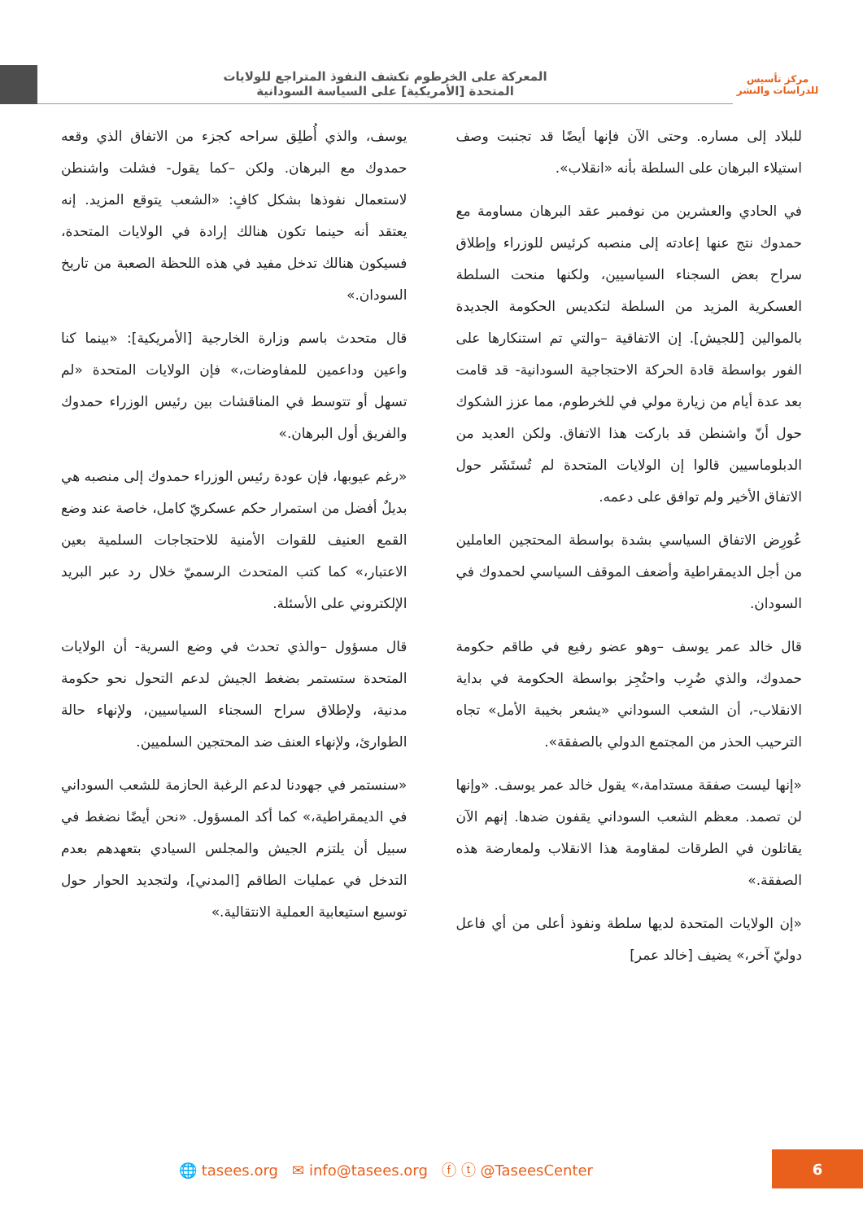مركز تأسيس
للدراسات والنشر
المعركة على الخرطوم تكشف النفوذ المتراجع للولايات
المتحدة [الأمريكية] على السياسة السودانية
للبلاد إلى مساره. وحتى الآن فإنها أيضًا قد تجنبت وصف استيلاء البرهان على السلطة بأنه «انقلاب».
في الحادي والعشرين من نوفمبر عقد البرهان مساومة مع حمدوك نتج عنها إعادته إلى منصبه كرئيس للوزراء وإطلاق سراح بعض السجناء السياسيين، ولكنها منحت السلطة العسكرية المزيد من السلطة لتكديس الحكومة الجديدة بالموالين [للجيش]. إن الاتفاقية –والتي تم استنكارها على الفور بواسطة قادة الحركة الاحتجاجية السودانية- قد قامت بعد عدة أيام من زيارة مولي في للخرطوم، مما عزز الشكوك حول أنّ واشنطن قد باركت هذا الاتفاق. ولكن العديد من الدبلوماسيين قالوا إن الولايات المتحدة لم تُستَشَر حول الاتفاق الأخير ولم توافق على دعمه.
عُورِض الاتفاق السياسي بشدة بواسطة المحتجين العاملين من أجل الديمقراطية وأضعف الموقف السياسي لحمدوك في السودان.
قال خالد عمر يوسف –وهو عضو رفيع في طاقم حكومة حمدوك، والذي ضُرِب واحتُجِز بواسطة الحكومة في بداية الانقلاب-، أن الشعب السوداني «يشعر بخيبة الأمل» تجاه الترحيب الحذر من المجتمع الدولي بالصفقة».
«إنها ليست صفقة مستدامة،» يقول خالد عمر يوسف. «وإنها لن تصمد. معظم الشعب السوداني يقفون ضدها. إنهم الآن يقاتلون في الطرقات لمقاومة هذا الانقلاب ولمعارضة هذه الصفقة.»
«إن الولايات المتحدة لديها سلطة ونفوذ أعلى من أي فاعل دوليّ آخر،» يضيف [خالد عمر]
يوسف، والذي أُطلِق سراحه كجزء من الاتفاق الذي وقعه حمدوك مع البرهان. ولكن –كما يقول- فشلت واشنطن لاستعمال نفوذها بشكل كافٍ: «الشعب يتوقع المزيد. إنه يعتقد أنه حينما تكون هنالك إرادة في الولايات المتحدة، فسيكون هنالك تدخل مفيد في هذه اللحظة الصعبة من تاريخ السودان.»
قال متحدث باسم وزارة الخارجية [الأمريكية]: «بينما كنا واعين وداعمين للمفاوضات،» فإن الولايات المتحدة «لم تسهل أو تتوسط في المناقشات بين رئيس الوزراء حمدوك والفريق أول البرهان.»
«رغم عيوبها، فإن عودة رئيس الوزراء حمدوك إلى منصبه هي بديلٌ أفضل من استمرار حكم عسكريّ كامل، خاصة عند وضع القمع العنيف للقوات الأمنية للاحتجاجات السلمية بعين الاعتبار،» كما كتب المتحدث الرسميّ خلال رد عبر البريد الإلكتروني على الأسئلة.
قال مسؤول –والذي تحدث في وضع السرية- أن الولايات المتحدة ستستمر بضغط الجيش لدعم التحول نحو حكومة مدنية، ولإطلاق سراح السجناء السياسيين، ولإنهاء حالة الطوارئ، ولإنهاء العنف ضد المحتجين السلميين.
«سنستمر في جهودنا لدعم الرغبة الحازمة للشعب السوداني في الديمقراطية،» كما أكد المسؤول. «نحن أيضًا نضغط في سبيل أن يلتزم الجيش والمجلس السيادي بتعهدهم بعدم التدخل في عمليات الطاقم [المدني]، ولتجديد الحوار حول توسيع استيعابية العملية الانتقالية.»
🌐 tasees.org ✉ info@tasees.org ⓕ ⓣ @TaseesCenter
6